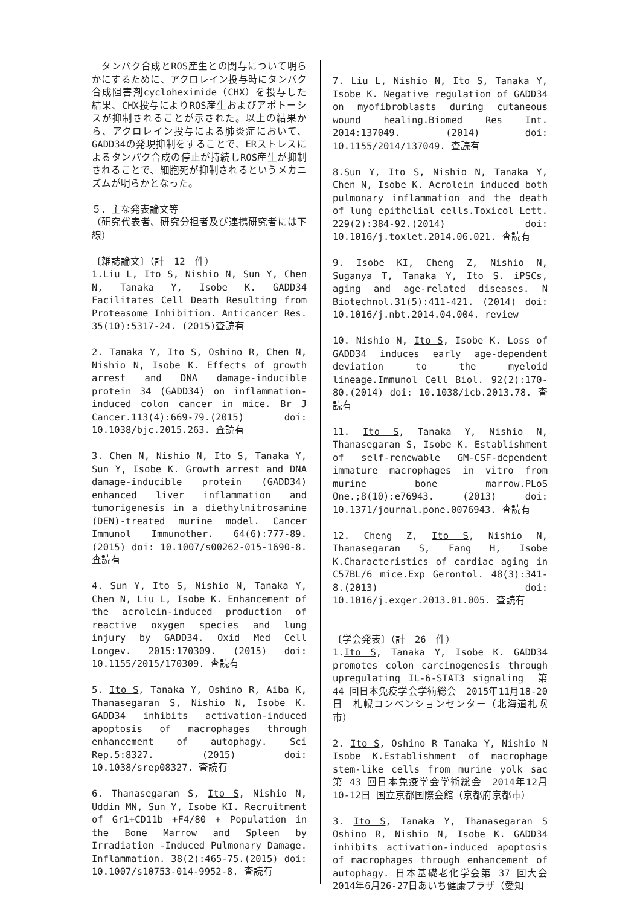タンパク合成とROS産生との関与について明らかにするために、アクロレイン投与時にタンパク合成阻害剤cycloheximide（CHX）を投与した結果、CHX投与によりROS産生およびアポトーシスが抑制されることが示された。以上の結果から、アクロレイン投与による肺炎症において、GADD34の発現抑制をすることで、ERストレスによるタンパク合成の停止が持続しROS産生が抑制されることで、細胞死が抑制されるというメカニズムが明らかとなった。
５．主な発表論文等
（研究代表者、研究分担者及び連携研究者には下線）
〔雑誌論文〕（計　12　件）
1.Liu L, Ito S, Nishio N, Sun Y, Chen N, Tanaka Y, Isobe K. GADD34 Facilitates Cell Death Resulting from Proteasome Inhibition. Anticancer Res. 35(10):5317-24. (2015)査読有
2. Tanaka Y, Ito S, Oshino R, Chen N, Nishio N, Isobe K. Effects of growth arrest and DNA damage-inducible protein 34 (GADD34) on inflammation-induced colon cancer in mice. Br J Cancer.113(4):669-79.(2015) doi: 10.1038/bjc.2015.263. 査読有
3. Chen N, Nishio N, Ito S, Tanaka Y, Sun Y, Isobe K. Growth arrest and DNA damage-inducible protein (GADD34) enhanced liver inflammation and tumorigenesis in a diethylnitrosamine (DEN)-treated murine model. Cancer Immunol Immunother. 64(6):777-89. (2015) doi: 10.1007/s00262-015-1690-8. 査読有
4. Sun Y, Ito S, Nishio N, Tanaka Y, Chen N, Liu L, Isobe K. Enhancement of the acrolein-induced production of reactive oxygen species and lung injury by GADD34. Oxid Med Cell Longev. 2015:170309. (2015) doi: 10.1155/2015/170309. 査読有
5. Ito S, Tanaka Y, Oshino R, Aiba K, Thanasegaran S, Nishio N, Isobe K. GADD34 inhibits activation-induced apoptosis of macrophages through enhancement of autophagy. Sci Rep.5:8327. (2015) doi: 10.1038/srep08327. 査読有
6. Thanasegaran S, Ito S, Nishio N, Uddin MN, Sun Y, Isobe KI. Recruitment of Gr1+CD11b +F4/80 + Population in the Bone Marrow and Spleen by Irradiation -Induced Pulmonary Damage. Inflammation. 38(2):465-75.(2015) doi: 10.1007/s10753-014-9952-8. 査読有
7. Liu L, Nishio N, Ito S, Tanaka Y, Isobe K. Negative regulation of GADD34 on myofibroblasts during cutaneous wound healing.Biomed Res Int. 2014:137049. (2014) doi: 10.1155/2014/137049. 査読有
8.Sun Y, Ito S, Nishio N, Tanaka Y, Chen N, Isobe K. Acrolein induced both pulmonary inflammation and the death of lung epithelial cells.Toxicol Lett. 229(2):384-92.(2014) doi: 10.1016/j.toxlet.2014.06.021. 査読有
9. Isobe KI, Cheng Z, Nishio N, Suganya T, Tanaka Y, Ito S. iPSCs, aging and age-related diseases. N Biotechnol.31(5):411-421. (2014) doi: 10.1016/j.nbt.2014.04.004. review
10. Nishio N, Ito S, Isobe K. Loss of GADD34 induces early age-dependent deviation to the myeloid lineage.Immunol Cell Biol. 92(2):170-80.(2014) doi: 10.1038/icb.2013.78. 査読有
11. Ito S, Tanaka Y, Nishio N, Thanasegaran S, Isobe K. Establishment of self-renewable GM-CSF-dependent immature macrophages in vitro from murine bone marrow.PLoS One.;8(10):e76943. (2013) doi: 10.1371/journal.pone.0076943. 査読有
12. Cheng Z, Ito S, Nishio N, Thanasegaran S, Fang H, Isobe K.Characteristics of cardiac aging in C57BL/6 mice.Exp Gerontol. 48(3):341-8.(2013) doi: 10.1016/j.exger.2013.01.005. 査読有
〔学会発表〕（計　26　件）
1.Ito S, Tanaka Y, Isobe K. GADD34 promotes colon carcinogenesis through upregulating IL-6-STAT3 signaling　第 44 回日本免疫学会学術総会　2015年11月18-20日　札幌コンベンションセンター（北海道札幌市）
2. Ito S, Oshino R Tanaka Y, Nishio N Isobe K.Establishment of macrophage stem-like cells from murine yolk sac　第 43 回日本免疫学会学術総会　2014年12月10-12日 国立京都国際会館（京都府京都市）
3. Ito S, Tanaka Y, Thanasegaran S Oshino R, Nishio N, Isobe K. GADD34 inhibits activation-induced apoptosis of macrophages through enhancement of autophagy. 日本基礎老化学会第 37 回大会 2014年6月26-27日あいち健康プラザ（愛知